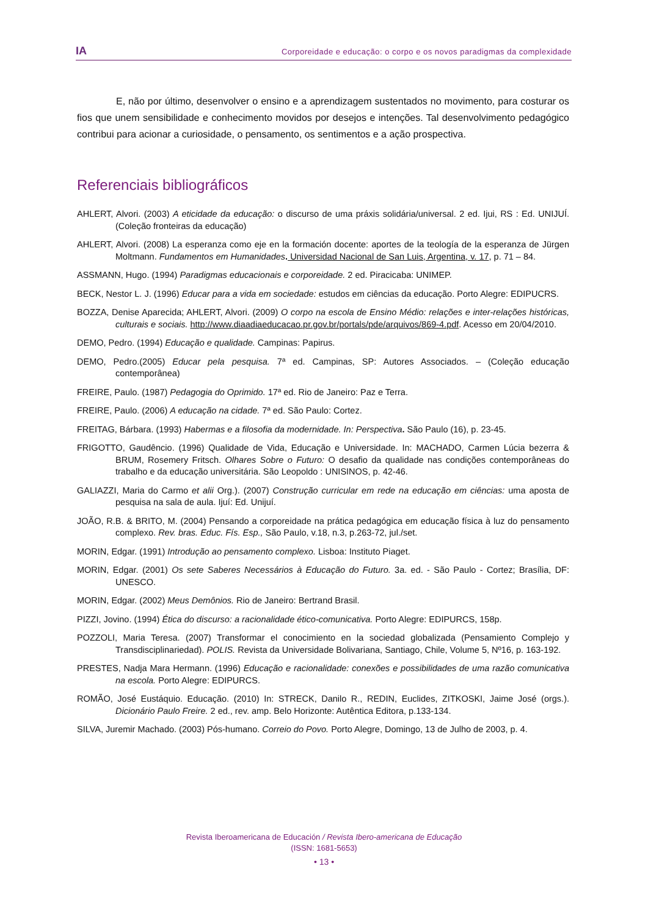IA Corporeidade e educação: o corpo e os novos paradigmas da complexidade
E, não por último, desenvolver o ensino e a aprendizagem sustentados no movimento, para costurar os fios que unem sensibilidade e conhecimento movidos por desejos e intenções. Tal desenvolvimento pedagógico contribui para acionar a curiosidade, o pensamento, os sentimentos e a ação prospectiva.
Referenciais bibliográficos
AHLERT, Alvori. (2003) A eticidade da educação: o discurso de uma práxis solidária/universal. 2 ed. Ijui, RS : Ed. UNIJUÍ. (Coleção fronteiras da educação)
AHLERT, Alvori. (2008) La esperanza como eje en la formación docente: aportes de la teología de la esperanza de Jürgen Moltmann. Fundamentos em Humanidades. Universidad Nacional de San Luis, Argentina, v. 17, p. 71 – 84.
ASSMANN, Hugo. (1994) Paradigmas educacionais e corporeidade. 2 ed. Piracicaba: UNIMEP.
BECK, Nestor L. J. (1996) Educar para a vida em sociedade: estudos em ciências da educação. Porto Alegre: EDIPUCRS.
BOZZA, Denise Aparecida; AHLERT, Alvori. (2009) O corpo na escola de Ensino Médio: relações e inter-relações históricas, culturais e sociais. http://www.diaadiaeducacao.pr.gov.br/portals/pde/arquivos/869-4.pdf. Acesso em 20/04/2010.
DEMO, Pedro. (1994) Educação e qualidade. Campinas: Papirus.
DEMO, Pedro.(2005) Educar pela pesquisa. 7ª ed. Campinas, SP: Autores Associados. – (Coleção educação contemporânea)
FREIRE, Paulo. (1987) Pedagogia do Oprimido. 17ª ed. Rio de Janeiro: Paz e Terra.
FREIRE, Paulo. (2006) A educação na cidade. 7ª ed. São Paulo: Cortez.
FREITAG, Bárbara. (1993) Habermas e a filosofia da modernidade. In: Perspectiva. São Paulo (16), p. 23-45.
FRIGOTTO, Gaudêncio. (1996) Qualidade de Vida, Educação e Universidade. In: MACHADO, Carmen Lúcia bezerra & BRUM, Rosemery Fritsch. Olhares Sobre o Futuro: O desafio da qualidade nas condições contemporâneas do trabalho e da educação universitária. São Leopoldo : UNISINOS, p. 42-46.
GALIAZZI, Maria do Carmo et alii Org.). (2007) Construção curricular em rede na educação em ciências: uma aposta de pesquisa na sala de aula. Ijuí: Ed. Unijuí.
JOÃO, R.B. & BRITO, M. (2004) Pensando a corporeidade na prática pedagógica em educação física à luz do pensamento complexo. Rev. bras. Educ. Fís. Esp., São Paulo, v.18, n.3, p.263-72, jul./set.
MORIN, Edgar. (1991) Introdução ao pensamento complexo. Lisboa: Instituto Piaget.
MORIN, Edgar. (2001) Os sete Saberes Necessários à Educação do Futuro. 3a. ed. - São Paulo - Cortez; Brasília, DF: UNESCO.
MORIN, Edgar. (2002) Meus Demônios. Rio de Janeiro: Bertrand Brasil.
PIZZI, Jovino. (1994) Ética do discurso: a racionalidade ético-comunicativa. Porto Alegre: EDIPURCS, 158p.
POZZOLI, Maria Teresa. (2007) Transformar el conocimiento en la sociedad globalizada (Pensamiento Complejo y Transdisciplinariedad). POLIS. Revista da Universidade Bolivariana, Santiago, Chile, Volume 5, Nº16, p. 163-192.
PRESTES, Nadja Mara Hermann. (1996) Educação e racionalidade: conexões e possibilidades de uma razão comunicativa na escola. Porto Alegre: EDIPURCS.
ROMÃO, José Eustáquio. Educação. (2010) In: STRECK, Danilo R., REDIN, Euclides, ZITKOSKI, Jaime José (orgs.). Dicionário Paulo Freire. 2 ed., rev. amp. Belo Horizonte: Autêntica Editora, p.133-134.
SILVA, Juremir Machado. (2003) Pós-humano. Correio do Povo. Porto Alegre, Domingo, 13 de Julho de 2003, p. 4.
Revista Iberoamericana de Educación / Revista Ibero-americana de Educação
(ISSN: 1681-5653)
• 13 •